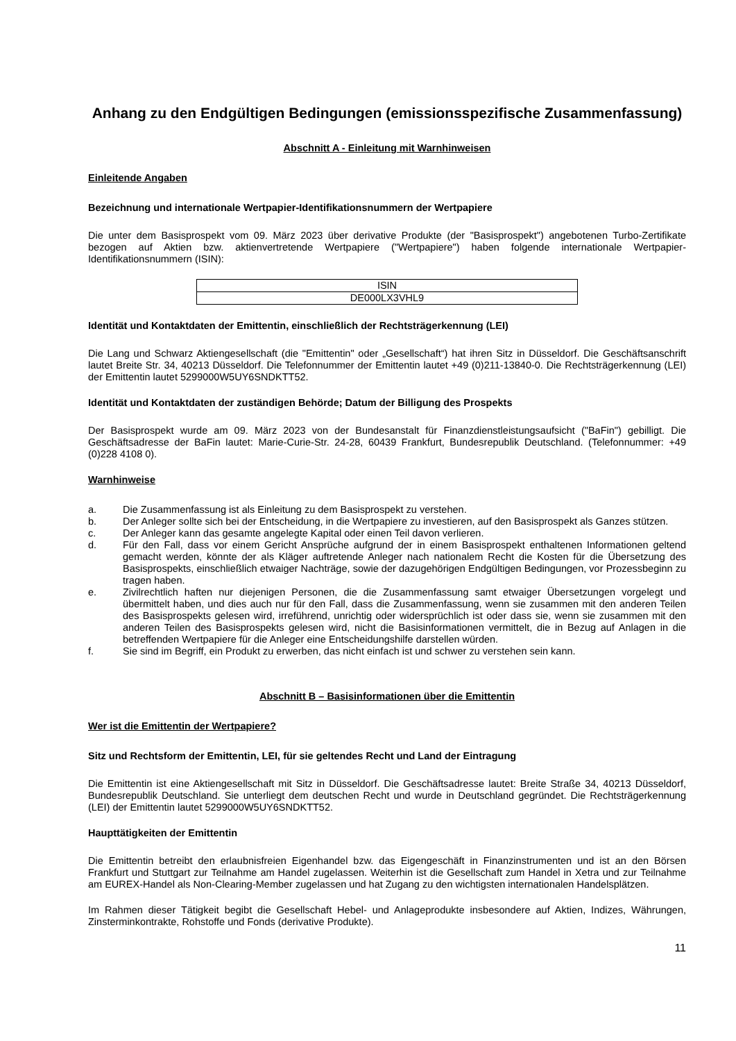Anhang zu den Endgültigen Bedingungen (emissionsspezifische Zusammenfassung)
Abschnitt A - Einleitung mit Warnhinweisen
Einleitende Angaben
Bezeichnung und internationale Wertpapier-Identifikationsnummern der Wertpapiere
Die unter dem Basisprospekt vom 09. März 2023 über derivative Produkte (der "Basisprospekt") angebotenen Turbo-Zertifikate bezogen auf Aktien bzw. aktienvertretende Wertpapiere ("Wertpapiere") haben folgende internationale Wertpapier-Identifikationsnummern (ISIN):
| ISIN |
| DE000LX3VHL9 |
Identität und Kontaktdaten der Emittentin, einschließlich der Rechtsträgerkennung (LEI)
Die Lang und Schwarz Aktiengesellschaft (die "Emittentin" oder „Gesellschaft“) hat ihren Sitz in Düsseldorf. Die Geschäftsanschrift lautet Breite Str. 34, 40213 Düsseldorf. Die Telefonnummer der Emittentin lautet +49 (0)211-13840-0. Die Rechtsträgerkennung (LEI) der Emittentin lautet 5299000W5UY6SNDKTT52.
Identität und Kontaktdaten der zuständigen Behörde; Datum der Billigung des Prospekts
Der Basisprospekt wurde am 09. März 2023 von der Bundesanstalt für Finanzdienstleistungsaufsicht ("BaFin") gebilligt. Die Geschäftsadresse der BaFin lautet: Marie-Curie-Str. 24-28, 60439 Frankfurt, Bundesrepublik Deutschland. (Telefonnummer: +49 (0)228 4108 0).
Warnhinweise
a. Die Zusammenfassung ist als Einleitung zu dem Basisprospekt zu verstehen.
b. Der Anleger sollte sich bei der Entscheidung, in die Wertpapiere zu investieren, auf den Basisprospekt als Ganzes stützen.
c. Der Anleger kann das gesamte angelegte Kapital oder einen Teil davon verlieren.
d. Für den Fall, dass vor einem Gericht Ansprüche aufgrund der in einem Basisprospekt enthaltenen Informationen geltend gemacht werden, könnte der als Kläger auftretende Anleger nach nationalem Recht die Kosten für die Übersetzung des Basisprospekts, einschließlich etwaiger Nachträge, sowie der dazugehörigen Endgültigen Bedingungen, vor Prozessbeginn zu tragen haben.
e. Zivilrechtlich haften nur diejenigen Personen, die die Zusammenfassung samt etwaiger Übersetzungen vorgelegt und übermittelt haben, und dies auch nur für den Fall, dass die Zusammenfassung, wenn sie zusammen mit den anderen Teilen des Basisprospekts gelesen wird, irreführend, unrichtig oder widersprüchlich ist oder dass sie, wenn sie zusammen mit den anderen Teilen des Basisprospekts gelesen wird, nicht die Basisinformationen vermittelt, die in Bezug auf Anlagen in die betreffenden Wertpapiere für die Anleger eine Entscheidungshilfe darstellen würden.
f. Sie sind im Begriff, ein Produkt zu erwerben, das nicht einfach ist und schwer zu verstehen sein kann.
Abschnitt B – Basisinformationen über die Emittentin
Wer ist die Emittentin der Wertpapiere?
Sitz und Rechtsform der Emittentin, LEI, für sie geltendes Recht und Land der Eintragung
Die Emittentin ist eine Aktiengesellschaft mit Sitz in Düsseldorf. Die Geschäftsadresse lautet: Breite Straße 34, 40213 Düsseldorf, Bundesrepublik Deutschland. Sie unterliegt dem deutschen Recht und wurde in Deutschland gegründet. Die Rechtsträgerkennung (LEI) der Emittentin lautet 5299000W5UY6SNDKTT52.
Haupttätigkeiten der Emittentin
Die Emittentin betreibt den erlaubnisfreien Eigenhandel bzw. das Eigengeschäft in Finanzinstrumenten und ist an den Börsen Frankfurt und Stuttgart zur Teilnahme am Handel zugelassen. Weiterhin ist die Gesellschaft zum Handel in Xetra und zur Teilnahme am EUREX-Handel als Non-Clearing-Member zugelassen und hat Zugang zu den wichtigsten internationalen Handelsplätzen.
Im Rahmen dieser Tätigkeit begibt die Gesellschaft Hebel- und Anlageprodukte insbesondere auf Aktien, Indizes, Währungen, Zinsterminkontrakte, Rohstoffe und Fonds (derivative Produkte).
11